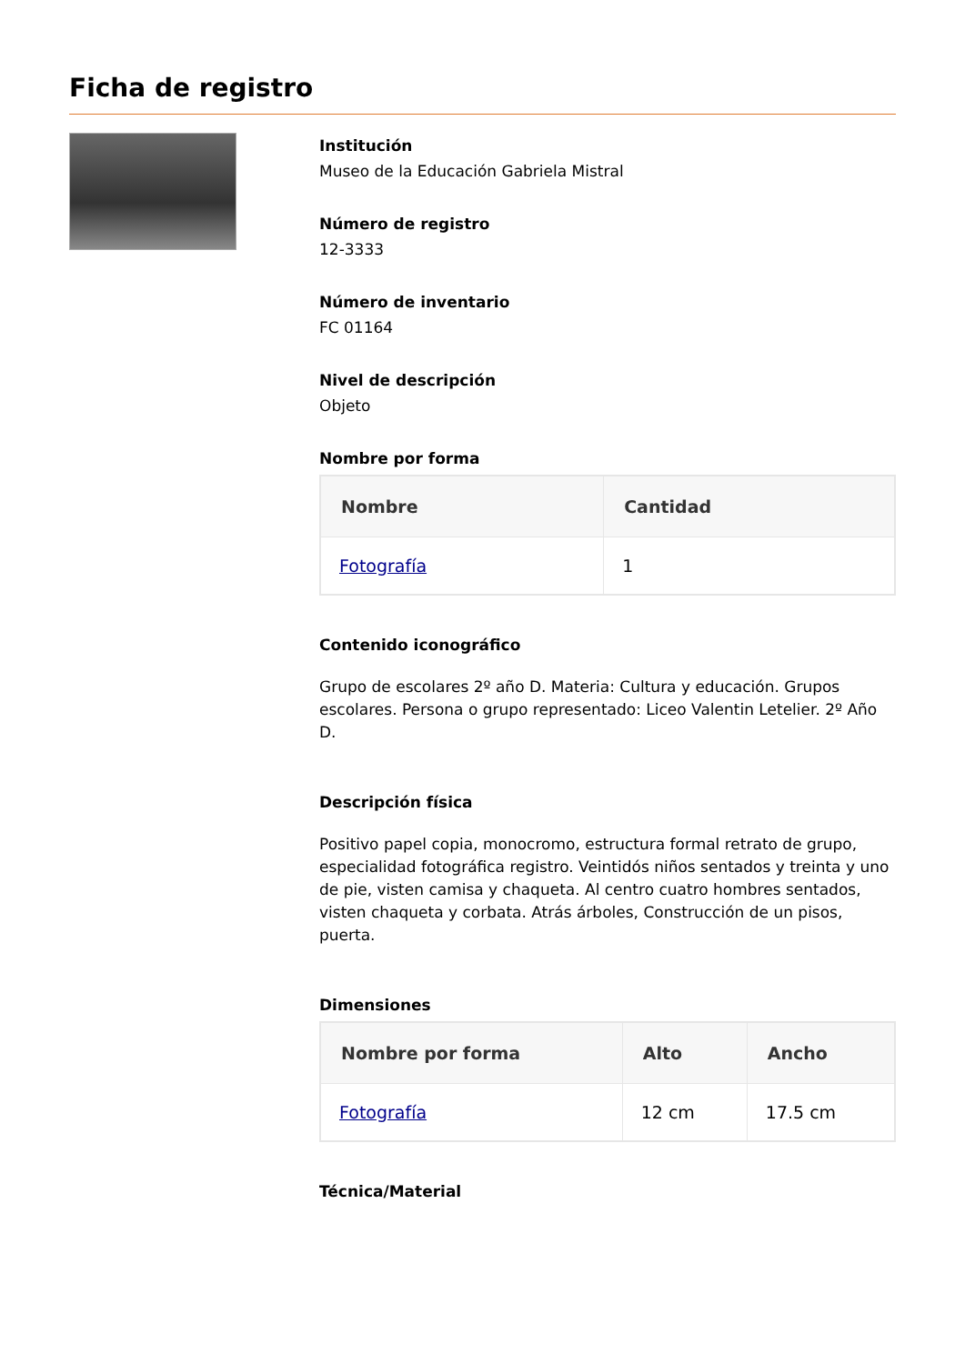Ficha de registro
Institución
Museo de la Educación Gabriela Mistral
Número de registro
12-3333
Número de inventario
FC 01164
Nivel de descripción
Objeto
Nombre por forma
| Nombre | Cantidad |
| --- | --- |
| Fotografía | 1 |
Contenido iconográfico
Grupo de escolares 2º año D. Materia: Cultura y educación. Grupos escolares. Persona o grupo representado: Liceo Valentin Letelier. 2º Año D.
Descripción física
Positivo papel copia, monocromo, estructura formal retrato de grupo, especialidad fotográfica registro. Veintidós niños sentados y treinta y uno de pie, visten camisa y chaqueta. Al centro cuatro hombres sentados, visten chaqueta y corbata. Atrás árboles, Construcción de un pisos, puerta.
Dimensiones
| Nombre por forma | Alto | Ancho |
| --- | --- | --- |
| Fotografía | 12 cm | 17.5 cm |
Técnica/Material